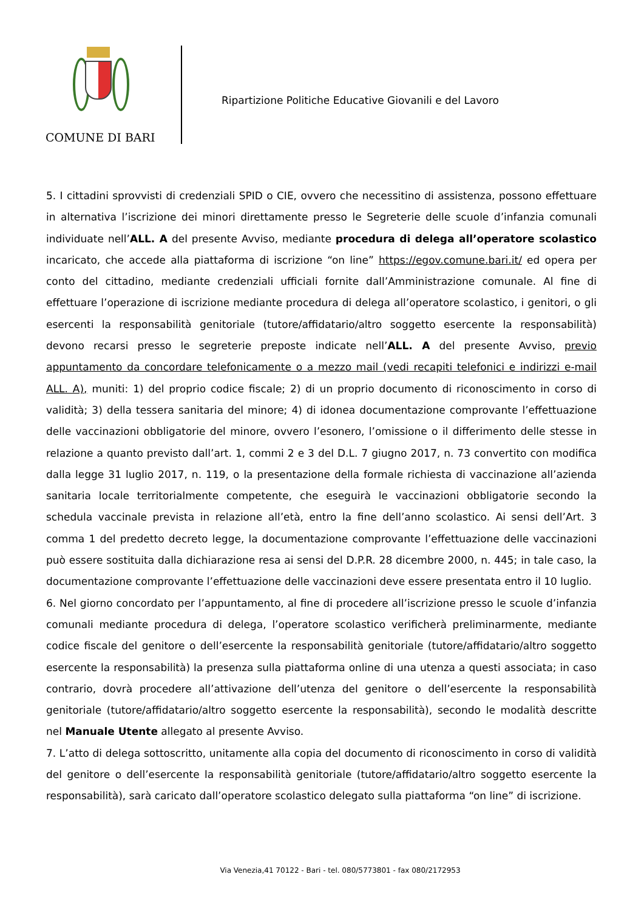COMUNE DI BARI
Ripartizione Politiche Educative Giovanili e del Lavoro
5. I cittadini sprovvisti di credenziali SPID o CIE, ovvero che necessitino di assistenza, possono effettuare in alternativa l’iscrizione dei minori direttamente presso le Segreterie delle scuole d’infanzia comunali individuate nell’ALL. A del presente Avviso, mediante procedura di delega all’operatore scolastico incaricato, che accede alla piattaforma di iscrizione “on line” https://egov.comune.bari.it/ ed opera per conto del cittadino, mediante credenziali ufficiali fornite dall’Amministrazione comunale. Al fine di effettuare l’operazione di iscrizione mediante procedura di delega all’operatore scolastico, i genitori, o gli esercenti la responsabilità genitoriale (tutore/affidatario/altro soggetto esercente la responsabilità) devono recarsi presso le segreterie preposte indicate nell’ALL. A del presente Avviso, previo appuntamento da concordare telefonicamente o a mezzo mail (vedi recapiti telefonici e indirizzi e-mail ALL. A), muniti: 1) del proprio codice fiscale; 2) di un proprio documento di riconoscimento in corso di validità; 3) della tessera sanitaria del minore; 4) di idonea documentazione comprovante l’effettuazione delle vaccinazioni obbligatorie del minore, ovvero l’esonero, l’omissione o il differimento delle stesse in relazione a quanto previsto dall’art. 1, commi 2 e 3 del D.L. 7 giugno 2017, n. 73 convertito con modifica dalla legge 31 luglio 2017, n. 119, o la presentazione della formale richiesta di vaccinazione all’azienda sanitaria locale territorialmente competente, che eseguirà le vaccinazioni obbligatorie secondo la schedula vaccinale prevista in relazione all’età, entro la fine dell’anno scolastico. Ai sensi dell’Art. 3 comma 1 del predetto decreto legge, la documentazione comprovante l’effettuazione delle vaccinazioni può essere sostituita dalla dichiarazione resa ai sensi del D.P.R. 28 dicembre 2000, n. 445; in tale caso, la documentazione comprovante l’effettuazione delle vaccinazioni deve essere presentata entro il 10 luglio.
6. Nel giorno concordato per l’appuntamento, al fine di procedere all’iscrizione presso le scuole d’infanzia comunali mediante procedura di delega, l’operatore scolastico verificherà preliminarmente, mediante codice fiscale del genitore o dell’esercente la responsabilità genitoriale (tutore/affidatario/altro soggetto esercente la responsabilità) la presenza sulla piattaforma online di una utenza a questi associata; in caso contrario, dovrà procedere all’attivazione dell’utenza del genitore o dell’esercente la responsabilità genitoriale (tutore/affidatario/altro soggetto esercente la responsabilità), secondo le modalità descritte nel Manuale Utente allegato al presente Avviso.
7. L’atto di delega sottoscritto, unitamente alla copia del documento di riconoscimento in corso di validità del genitore o dell’esercente la responsabilità genitoriale (tutore/affidatario/altro soggetto esercente la responsabilità), sarà caricato dall’operatore scolastico delegato sulla piattaforma “on line” di iscrizione.
Via Venezia,41 70122 - Bari - tel. 080/5773801 - fax 080/2172953